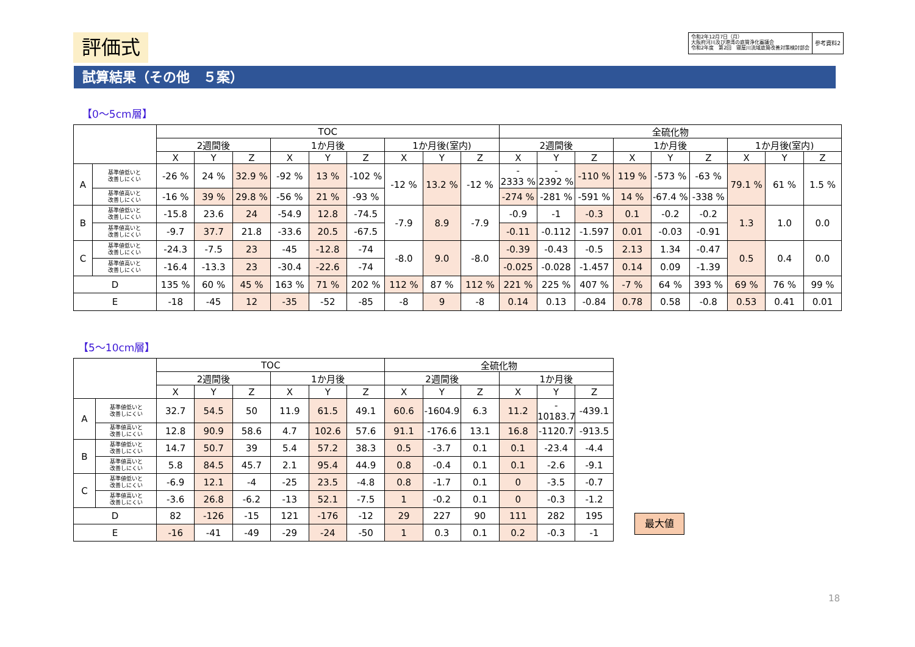評価式
令和2年12月7日（月）
大阪府河川及び港湾の底質浄化審議会
令和2年度　第2回　寝屋川流域底質改善対策検討部会
参考資料2
試算結果（その他　５案）
【0～5cm層】
| | | TOC | | | | | | | | | 全硫化物 | | | | | | | | |
| --- | --- | --- | --- | --- | --- | --- | --- | --- | --- | --- | --- | --- | --- | --- | --- | --- | --- | --- | --- |
| | | 2週間後 | | | 1か月後 | | | 1か月後(室内) | | | 2週間後 | | | 1か月後 | | | 1か月後(室内) | | |
| | | X | Y | Z | X | Y | Z | X | Y | Z | X | Y | Z | X | Y | Z | X | Y | Z |
| A | 基準値低いと 改善しにくい | -26 % | 24 % | 32.9 % | -92 % | 13 % | -102 % | -12 % | 13.2 % | -12 % | - 2333 % | - 2392 % | -110 % | 119 % | -573 % | -63 % | 79.1 % | 61 % | 1.5 % |
| | 基準値高いと 改善しにくい | -16 % | 39 % | 29.8 % | -56 % | 21 % | -93 % | | | | -274 % | -281 % | -591 % | 14 % | -67.4 % | -338 % | | | |
| B | 基準値低いと 改善しにくい | -15.8 | 23.6 | 24 | -54.9 | 12.8 | -74.5 | -7.9 | 8.9 | -7.9 | -0.9 | -1 | -0.3 | 0.1 | -0.2 | -0.2 | 1.3 | 1.0 | 0.0 |
| | 基準値高いと 改善しにくい | -9.7 | 37.7 | 21.8 | -33.6 | 20.5 | -67.5 | | | | -0.11 | -0.112 | -1.597 | 0.01 | -0.03 | -0.91 | | | |
| C | 基準値低いと 改善しにくい | -24.3 | -7.5 | 23 | -45 | -12.8 | -74 | -8.0 | 9.0 | -8.0 | -0.39 | -0.43 | -0.5 | 2.13 | 1.34 | -0.47 | 0.5 | 0.4 | 0.0 |
| | 基準値高いと 改善しにくい | -16.4 | -13.3 | 23 | -30.4 | -22.6 | -74 | | | | -0.025 | -0.028 | -1.457 | 0.14 | 0.09 | -1.39 | | | |
| D | | 135 % | 60 % | 45 % | 163 % | 71 % | 202 % | 112 % | 87 % | 112 % | 221 % | 225 % | 407 % | -7 % | 64 % | 393 % | 69 % | 76 % | 99 % |
| E | | -18 | -45 | 12 | -35 | -52 | -85 | -8 | 9 | -8 | 0.14 | 0.13 | -0.84 | 0.78 | 0.58 | -0.8 | 0.53 | 0.41 | 0.01 |
【5～10cm層】
| | | TOC | | | | | | 全硫化物 | | | | | |
| --- | --- | --- | --- | --- | --- | --- | --- | --- | --- | --- | --- | --- | --- |
| | | 2週間後 | | | 1か月後 | | | 2週間後 | | | 1か月後 | | |
| | | X | Y | Z | X | Y | Z | X | Y | Z | X | Y | Z |
| A | 基準値低いと 改善しにくい | 32.7 | 54.5 | 50 | 11.9 | 61.5 | 49.1 | 60.6 | -1604.9 | 6.3 | 11.2 | - 10183.7 | -439.1 |
| | 基準値高いと 改善しにくい | 12.8 | 90.9 | 58.6 | 4.7 | 102.6 | 57.6 | 91.1 | -176.6 | 13.1 | 16.8 | -1120.7 | -913.5 |
| B | 基準値低いと 改善しにくい | 14.7 | 50.7 | 39 | 5.4 | 57.2 | 38.3 | 0.5 | -3.7 | 0.1 | 0.1 | -23.4 | -4.4 |
| | 基準値高いと 改善しにくい | 5.8 | 84.5 | 45.7 | 2.1 | 95.4 | 44.9 | 0.8 | -0.4 | 0.1 | 0.1 | -2.6 | -9.1 |
| C | 基準値低いと 改善しにくい | -6.9 | 12.1 | -4 | -25 | 23.5 | -4.8 | 0.8 | -1.7 | 0.1 | 0 | -3.5 | -0.7 |
| | 基準値高いと 改善しにくい | -3.6 | 26.8 | -6.2 | -13 | 52.1 | -7.5 | 1 | -0.2 | 0.1 | 0 | -0.3 | -1.2 |
| D | | 82 | -126 | -15 | 121 | -176 | -12 | 29 | 227 | 90 | 111 | 282 | 195 |
| E | | -16 | -41 | -49 | -29 | -24 | -50 | 1 | 0.3 | 0.1 | 0.2 | -0.3 | -1 |
最大値
18